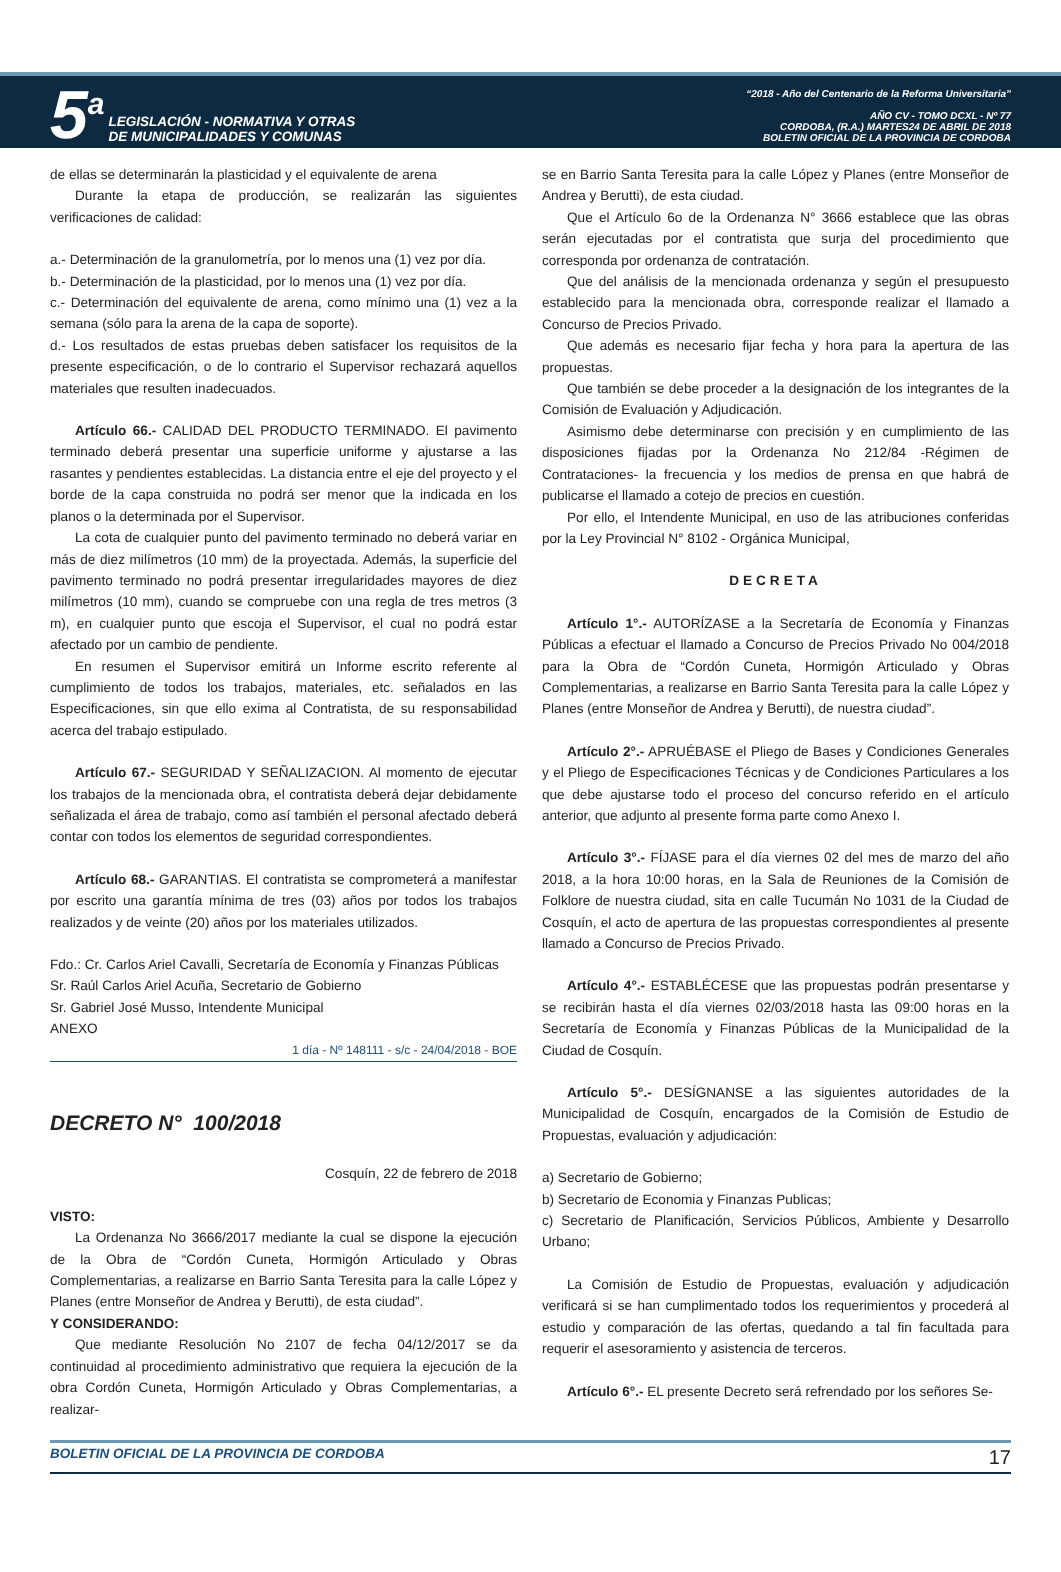5<sup>a</sup> LEGISLACIÓN - NORMATIVA Y OTRAS
DE MUNICIPALIDADES Y COMUNAS
“2018 - Año del Centenario de la Reforma Universitaria”
AÑO CV - TOMO DCXL - Nº 77
CORDOBA, (R.A.) MARTES24 DE ABRIL DE 2018
BOLETIN OFICIAL DE LA PROVINCIA DE CORDOBA
de ellas se determinarán la plasticidad y el equivalente de arena
Durante la etapa de producción, se realizarán las siguientes verificaciones de calidad:
a.- Determinación de la granulometría, por lo menos una (1) vez por día.
b.- Determinación de la plasticidad, por lo menos una (1) vez por día.
c.- Determinación del equivalente de arena, como mínimo una (1) vez a la semana (sólo para la arena de la capa de soporte).
d.- Los resultados de estas pruebas deben satisfacer los requisitos de la presente especificación, o de lo contrario el Supervisor rechazará aquellos materiales que resulten inadecuados.
Artículo 66.- CALIDAD DEL PRODUCTO TERMINADO. El pavimento terminado deberá presentar una superficie uniforme y ajustarse a las rasantes y pendientes establecidas. La distancia entre el eje del proyecto y el borde de la capa construida no podrá ser menor que la indicada en los planos o la determinada por el Supervisor.
La cota de cualquier punto del pavimento terminado no deberá variar en más de diez milímetros (10 mm) de la proyectada. Además, la superficie del pavimento terminado no podrá presentar irregularidades mayores de diez milímetros (10 mm), cuando se compruebe con una regla de tres metros (3 m), en cualquier punto que escoja el Supervisor, el cual no podrá estar afectado por un cambio de pendiente.
En resumen el Supervisor emitirá un Informe escrito referente al cumplimiento de todos los trabajos, materiales, etc. señalados en las Especificaciones, sin que ello exima al Contratista, de su responsabilidad acerca del trabajo estipulado.
Artículo 67.- SEGURIDAD Y SEÑALIZACION. Al momento de ejecutar los trabajos de la mencionada obra, el contratista deberá dejar debidamente señalizada el área de trabajo, como así también el personal afectado deberá contar con todos los elementos de seguridad correspondientes.
Artículo 68.- GARANTIAS. El contratista se comprometerá a manifestar por escrito una garantía mínima de tres (03) años por todos los trabajos realizados y de veinte (20) años por los materiales utilizados.
Fdo.: Cr. Carlos Ariel Cavalli, Secretaría de Economía y Finanzas Públicas
Sr. Raúl Carlos Ariel Acuña, Secretario de Gobierno
Sr. Gabriel José Musso, Intendente Municipal
ANEXO
1 día - Nº 148111 - s/c - 24/04/2018 - BOE
DECRETO N° 100/2018
Cosquín, 22 de febrero de 2018
VISTO:
La Ordenanza No 3666/2017 mediante la cual se dispone la ejecución de la Obra de “Cordón Cuneta, Hormigón Articulado y Obras Complementarias, a realizarse en Barrio Santa Teresita para la calle López y Planes (entre Monseñor de Andrea y Berutti), de esta ciudad”.
Y CONSIDERANDO:
Que mediante Resolución No 2107 de fecha 04/12/2017 se da continuidad al procedimiento administrativo que requiera la ejecución de la obra Cordón Cuneta, Hormigón Articulado y Obras Complementarias, a realizar-
se en Barrio Santa Teresita para la calle López y Planes (entre Monseñor de Andrea y Berutti), de esta ciudad.
Que el Artículo 6o de la Ordenanza N° 3666 establece que las obras serán ejecutadas por el contratista que surja del procedimiento que corresponda por ordenanza de contratación.
Que del análisis de la mencionada ordenanza y según el presupuesto establecido para la mencionada obra, corresponde realizar el llamado a Concurso de Precios Privado.
Que además es necesario fijar fecha y hora para la apertura de las propuestas.
Que también se debe proceder a la designación de los integrantes de la Comisión de Evaluación y Adjudicación.
Asimismo debe determinarse con precisión y en cumplimiento de las disposiciones fijadas por la Ordenanza No 212/84 -Régimen de Contrataciones- la frecuencia y los medios de prensa en que habrá de publicarse el llamado a cotejo de precios en cuestión.
Por ello, el Intendente Municipal, en uso de las atribuciones conferidas por la Ley Provincial N° 8102 - Orgánica Municipal,
DECRETA
Artículo 1°.- AUTORÍZASE a la Secretaría de Economía y Finanzas Públicas a efectuar el llamado a Concurso de Precios Privado No 004/2018 para la Obra de “Cordón Cuneta, Hormigón Articulado y Obras Complementarias, a realizarse en Barrio Santa Teresita para la calle López y Planes (entre Monseñor de Andrea y Berutti), de nuestra ciudad”.
Artículo 2°.- APRUÉBASE el Pliego de Bases y Condiciones Generales y el Pliego de Especificaciones Técnicas y de Condiciones Particulares a los que debe ajustarse todo el proceso del concurso referido en el artículo anterior, que adjunto al presente forma parte como Anexo I.
Artículo 3°.- FÍJASE para el día viernes 02 del mes de marzo del año 2018, a la hora 10:00 horas, en la Sala de Reuniones de la Comisión de Folklore de nuestra ciudad, sita en calle Tucumán No 1031 de la Ciudad de Cosquín, el acto de apertura de las propuestas correspondientes al presente llamado a Concurso de Precios Privado.
Artículo 4°.- ESTABLÉCESE que las propuestas podrán presentarse y se recibirán hasta el día viernes 02/03/2018 hasta las 09:00 horas en la Secretaría de Economía y Finanzas Públicas de la Municipalidad de la Ciudad de Cosquín.
Artículo 5°.- DESÍGNANSE a las siguientes autoridades de la Municipalidad de Cosquín, encargados de la Comisión de Estudio de Propuestas, evaluación y adjudicación:
a) Secretario de Gobierno;
b) Secretario de Economia y Finanzas Publicas;
c) Secretario de Planificación, Servicios Públicos, Ambiente y Desarrollo Urbano;
La Comisión de Estudio de Propuestas, evaluación y adjudicación verificará si se han cumplimentado todos los requerimientos y procederá al estudio y comparación de las ofertas, quedando a tal fin facultada para requerir el asesoramiento y asistencia de terceros.
Artículo 6°.- EL presente Decreto será refrendado por los señores Se-
BOLETIN OFICIAL DE LA PROVINCIA DE CORDOBA 17